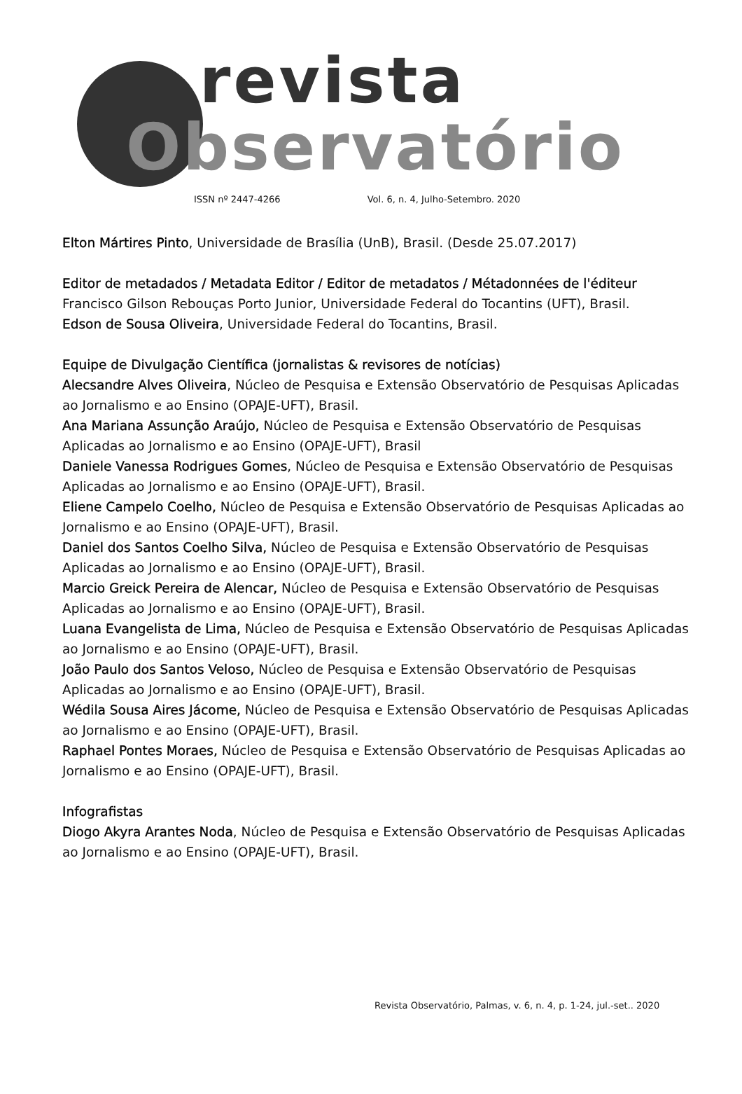revista
Observatório
ISSN nº 2447-4266 Vol. 6, n. 4, Julho-Setembro. 2020
Elton Mártires Pinto, Universidade de Brasília (UnB), Brasil. (Desde 25.07.2017)
Editor de metadados / Metadata Editor / Editor de metadatos / Métadonnées de l'éditeur
Francisco Gilson Rebouças Porto Junior, Universidade Federal do Tocantins (UFT), Brasil.
Edson de Sousa Oliveira, Universidade Federal do Tocantins, Brasil.
Equipe de Divulgação Científica (jornalistas & revisores de notícias)
Alecsandre Alves Oliveira, Núcleo de Pesquisa e Extensão Observatório de Pesquisas Aplicadas ao Jornalismo e ao Ensino (OPAJE-UFT), Brasil.
Ana Mariana Assunção Araújo, Núcleo de Pesquisa e Extensão Observatório de Pesquisas Aplicadas ao Jornalismo e ao Ensino (OPAJE-UFT), Brasil
Daniele Vanessa Rodrigues Gomes, Núcleo de Pesquisa e Extensão Observatório de Pesquisas Aplicadas ao Jornalismo e ao Ensino (OPAJE-UFT), Brasil.
Eliene Campelo Coelho, Núcleo de Pesquisa e Extensão Observatório de Pesquisas Aplicadas ao Jornalismo e ao Ensino (OPAJE-UFT), Brasil.
Daniel dos Santos Coelho Silva, Núcleo de Pesquisa e Extensão Observatório de Pesquisas Aplicadas ao Jornalismo e ao Ensino (OPAJE-UFT), Brasil.
Marcio Greick Pereira de Alencar, Núcleo de Pesquisa e Extensão Observatório de Pesquisas Aplicadas ao Jornalismo e ao Ensino (OPAJE-UFT), Brasil.
Luana Evangelista de Lima, Núcleo de Pesquisa e Extensão Observatório de Pesquisas Aplicadas ao Jornalismo e ao Ensino (OPAJE-UFT), Brasil.
João Paulo dos Santos Veloso, Núcleo de Pesquisa e Extensão Observatório de Pesquisas Aplicadas ao Jornalismo e ao Ensino (OPAJE-UFT), Brasil.
Wédila Sousa Aires Jácome, Núcleo de Pesquisa e Extensão Observatório de Pesquisas Aplicadas ao Jornalismo e ao Ensino (OPAJE-UFT), Brasil.
Raphael Pontes Moraes, Núcleo de Pesquisa e Extensão Observatório de Pesquisas Aplicadas ao Jornalismo e ao Ensino (OPAJE-UFT), Brasil.
Infografistas
Diogo Akyra Arantes Noda, Núcleo de Pesquisa e Extensão Observatório de Pesquisas Aplicadas ao Jornalismo e ao Ensino (OPAJE-UFT), Brasil.
Revista Observatório, Palmas, v. 6, n. 4, p. 1-24, jul.-set.. 2020